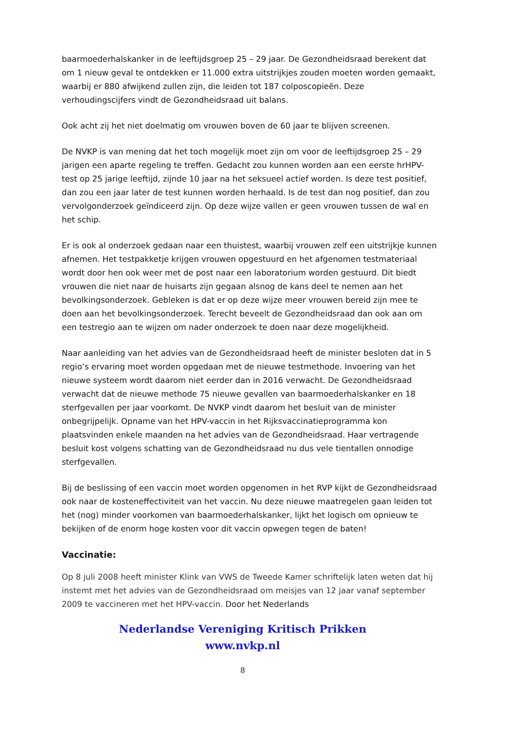baarmoederhalskanker in de leeftijdsgroep 25 – 29 jaar. De Gezondheidsraad berekent dat om 1 nieuw geval te ontdekken er 11.000 extra uitstrijkjes zouden moeten worden gemaakt, waarbij er 880 afwijkend zullen zijn, die leiden tot 187 colposcopieën. Deze verhoudingscijfers vindt de Gezondheidsraad uit balans.
Ook acht zij het niet doelmatig om vrouwen boven de 60 jaar te blijven screenen.
De NVKP is van mening dat het toch mogelijk moet zijn om voor de leeftijdsgroep 25 – 29 jarigen een aparte regeling te treffen. Gedacht zou kunnen worden aan een eerste hrHPV-test op 25 jarige leeftijd, zijnde 10 jaar na het seksueel actief worden. Is deze test positief, dan zou een jaar later de test kunnen worden herhaald. Is de test dan nog positief, dan zou vervolgonderzoek geïndiceerd zijn. Op deze wijze vallen er geen vrouwen tussen de wal en het schip.
Er is ook al onderzoek gedaan naar een thuistest, waarbij vrouwen zelf een uitstrijkje kunnen afnemen. Het testpakketje krijgen vrouwen opgestuurd en het afgenomen testmateriaal wordt door hen ook weer met de post naar een laboratorium worden gestuurd. Dit biedt vrouwen die niet naar de huisarts zijn gegaan alsnog de kans deel te nemen aan het bevolkingsonderzoek. Gebleken is dat er op deze wijze meer vrouwen bereid zijn mee te doen aan het bevolkingsonderzoek. Terecht beveelt de Gezondheidsraad dan ook aan om een testregio aan te wijzen om nader onderzoek te doen naar deze mogelijkheid.
Naar aanleiding van het advies van de Gezondheidsraad heeft de minister besloten dat in 5 regio’s ervaring moet worden opgedaan met de nieuwe testmethode. Invoering van het nieuwe systeem wordt daarom niet eerder dan in 2016 verwacht. De Gezondheidsraad verwacht dat de nieuwe methode 75 nieuwe gevallen van baarmoederhalskanker en 18 sterfgevallen per jaar voorkomt. De NVKP vindt daarom het besluit van de minister onbegrijpelijk. Opname van het HPV-vaccin in het Rijksvaccinatieprogramma kon plaatsvinden enkele maanden na het advies van de Gezondheidsraad. Haar vertragende besluit kost volgens schatting van de Gezondheidsraad nu dus vele tientallen onnodige sterfgevallen.
Bij de beslissing of een vaccin moet worden opgenomen in het RVP kijkt de Gezondheidsraad ook naar de kosteneffectiviteit van het vaccin. Nu deze nieuwe maatregelen gaan leiden tot het (nog) minder voorkomen van baarmoederhalskanker, lijkt het logisch om opnieuw te bekijken of de enorm hoge kosten voor dit vaccin opwegen tegen de baten!
Vaccinatie:
Op 8 juli 2008 heeft minister Klink van VWS de Tweede Kamer schriftelijk laten weten dat hij instemt met het advies van de Gezondheidsraad om meisjes van 12 jaar vanaf september 2009 te vaccineren met het HPV-vaccin. Door het Nederlands
Nederlandse Vereniging Kritisch Prikken
www.nvkp.nl
8